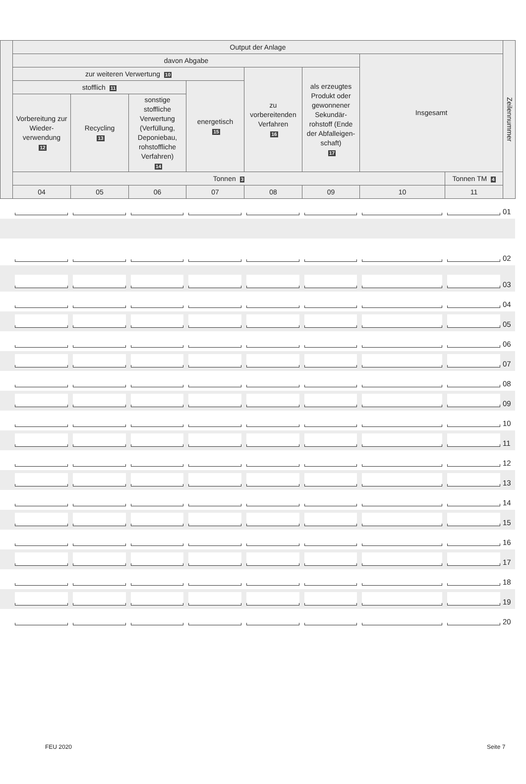| | Output der Anlage | | | | | | | | Zeilennummer |
| | davon Abgabe | | | | | | Insgesamt | | |
| | zur weiteren Verwertung 10 | | | | zu vorbereitenden Verfahren 16 | als erzeugtes Produkt oder gewonnener Sekundär-rohstoff (Ende der Abfalleigen-schaft) 17 | | | |
| | stofflich 11 | | | energetisch 15 | | | | | |
| | Vorbereitung zur Wieder-verwendung 12 | Recycling 13 | sonstige stoffliche Verwertung (Verfüllung, Deponiebau, rohstoffliche Verfahren) 14 | | | | | | |
| | Tonnen 3 | | | | | | | Tonnen TM 4 | |
| | 04 | 05 | 06 | 07 | 08 | 09 | 10 | 11 | |
| | | | | | | | | | 01 |
| | | | | | | | | | 02 |
| | | | | | | | | | 03 |
| | | | | | | | | | 04 |
| | | | | | | | | | 05 |
| | | | | | | | | | 06 |
| | | | | | | | | | 07 |
| | | | | | | | | | 08 |
| | | | | | | | | | 09 |
| | | | | | | | | | 10 |
| | | | | | | | | | 11 |
| | | | | | | | | | 12 |
| | | | | | | | | | 13 |
| | | | | | | | | | 14 |
| | | | | | | | | | 15 |
| | | | | | | | | | 16 |
| | | | | | | | | | 17 |
| | | | | | | | | | 18 |
| | | | | | | | | | 19 |
| | | | | | | | | | 20 |
FEU 2020 Seite 7